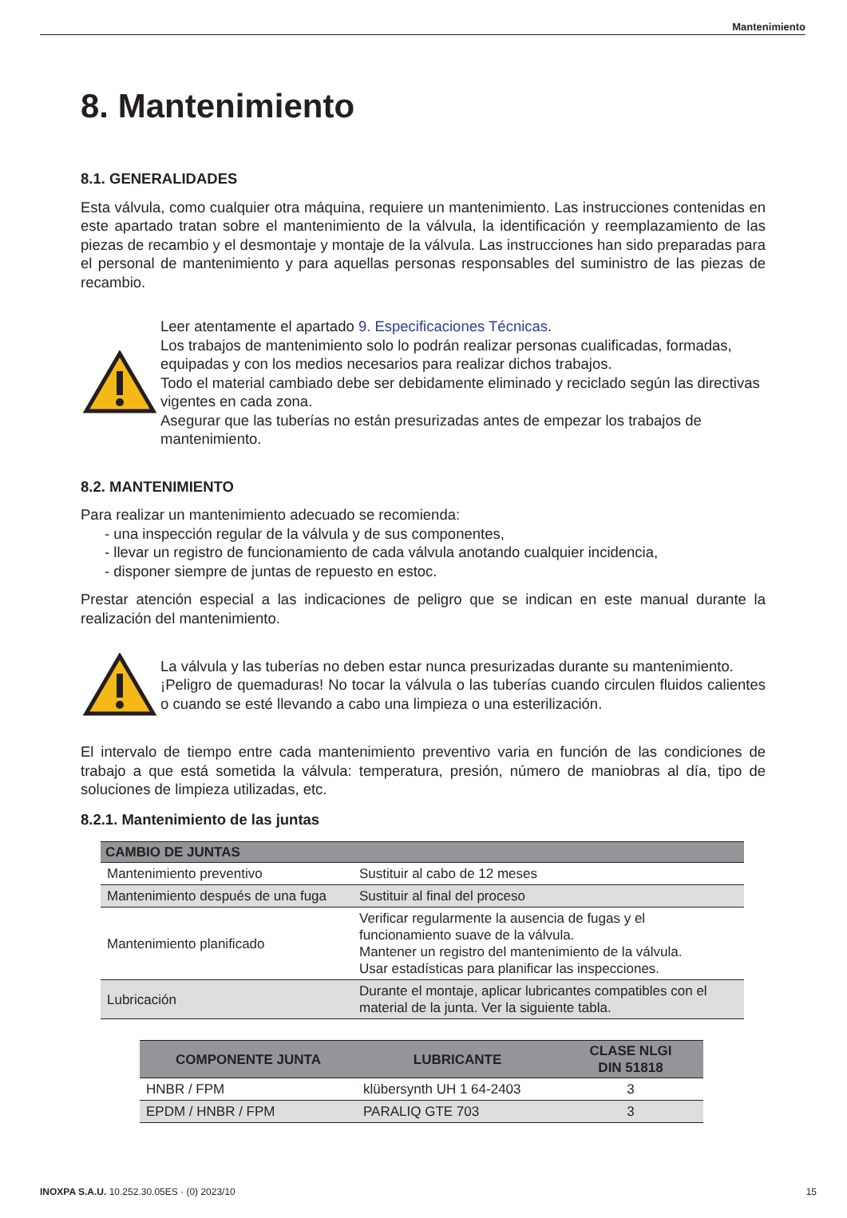Mantenimiento
8. Mantenimiento
8.1. GENERALIDADES
Esta válvula, como cualquier otra máquina, requiere un mantenimiento. Las instrucciones contenidas en este apartado tratan sobre el mantenimiento de la válvula, la identificación y reemplazamiento de las piezas de recambio y el desmontaje y montaje de la válvula. Las instrucciones han sido preparadas para el personal de mantenimiento y para aquellas personas responsables del suministro de las piezas de recambio.
Leer atentamente el apartado 9. Especificaciones Técnicas.
Los trabajos de mantenimiento solo lo podrán realizar personas cualificadas, formadas, equipadas y con los medios necesarios para realizar dichos trabajos.
Todo el material cambiado debe ser debidamente eliminado y reciclado según las directivas vigentes en cada zona.
Asegurar que las tuberías no están presurizadas antes de empezar los trabajos de mantenimiento.
8.2. MANTENIMIENTO
Para realizar un mantenimiento adecuado se recomienda:
- una inspección regular de la válvula y de sus componentes,
- llevar un registro de funcionamiento de cada válvula anotando cualquier incidencia,
- disponer siempre de juntas de repuesto en estoc.
Prestar atención especial a las indicaciones de peligro que se indican en este manual durante la realización del mantenimiento.
La válvula y las tuberías no deben estar nunca presurizadas durante su mantenimiento.
¡Peligro de quemaduras! No tocar la válvula o las tuberías cuando circulen fluidos calientes o cuando se esté llevando a cabo una limpieza o una esterilización.
El intervalo de tiempo entre cada mantenimiento preventivo varia en función de las condiciones de trabajo a que está sometida la válvula: temperatura, presión, número de maniobras al día, tipo de soluciones de limpieza utilizadas, etc.
8.2.1. Mantenimiento de las juntas
| CAMBIO DE JUNTAS | |
| --- | --- |
| Mantenimiento preventivo | Sustituir al cabo de 12 meses |
| Mantenimiento después de una fuga | Sustituir al final del proceso |
| Mantenimiento planificado | Verificar regularmente la ausencia de fugas y el funcionamiento suave de la válvula. Mantener un registro del mantenimiento de la válvula. Usar estadísticas para planificar las inspecciones. |
| Lubricación | Durante el montaje, aplicar lubricantes compatibles con el material de la junta. Ver la siguiente tabla. |
| COMPONENTE JUNTA | LUBRICANTE | CLASE NLGI DIN 51818 |
| --- | --- | --- |
| HNBR / FPM | klübersynth UH 1 64-2403 | 3 |
| EPDM / HNBR / FPM | PARALIQ GTE 703 | 3 |
INOXPA S.A.U. 10.252.30.05ES · (0) 2023/10 15